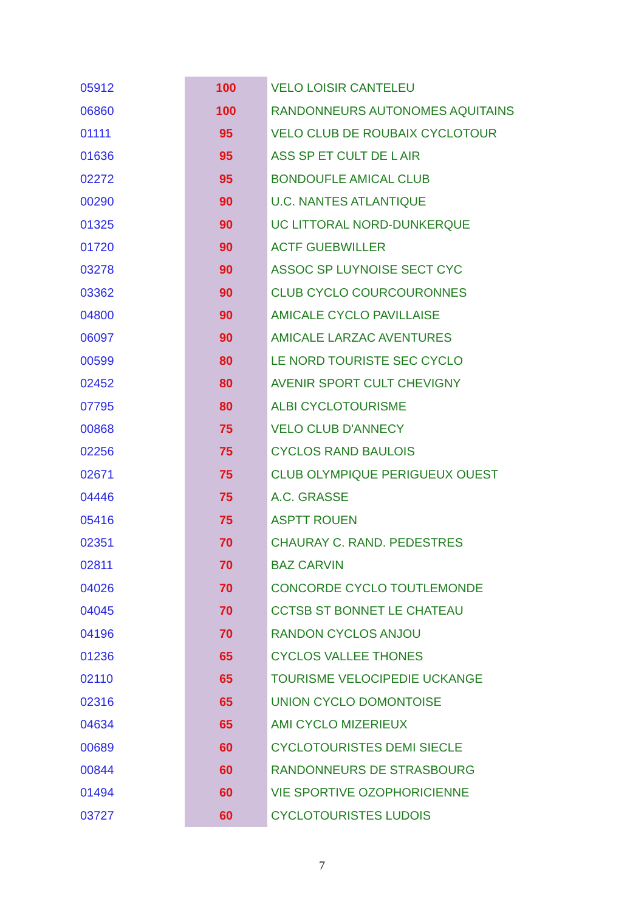| 05912 | 100 | VELO LOISIR CANTELEU |
| 06860 | 100 | RANDONNEURS AUTONOMES AQUITAINS |
| 01111 | 95 | VELO CLUB DE ROUBAIX CYCLOTOUR |
| 01636 | 95 | ASS SP ET CULT DE L AIR |
| 02272 | 95 | BONDOUFLE AMICAL CLUB |
| 00290 | 90 | U.C. NANTES ATLANTIQUE |
| 01325 | 90 | UC LITTORAL NORD-DUNKERQUE |
| 01720 | 90 | ACTF GUEBWILLER |
| 03278 | 90 | ASSOC SP LUYNOISE SECT CYC |
| 03362 | 90 | CLUB CYCLO COURCOURONNES |
| 04800 | 90 | AMICALE CYCLO PAVILLAISE |
| 06097 | 90 | AMICALE LARZAC AVENTURES |
| 00599 | 80 | LE NORD TOURISTE SEC CYCLO |
| 02452 | 80 | AVENIR SPORT CULT CHEVIGNY |
| 07795 | 80 | ALBI CYCLOTOURISME |
| 00868 | 75 | VELO CLUB D'ANNECY |
| 02256 | 75 | CYCLOS RAND BAULOIS |
| 02671 | 75 | CLUB OLYMPIQUE PERIGUEUX OUEST |
| 04446 | 75 | A.C. GRASSE |
| 05416 | 75 | ASPTT ROUEN |
| 02351 | 70 | CHAURAY C. RAND. PEDESTRES |
| 02811 | 70 | BAZ CARVIN |
| 04026 | 70 | CONCORDE CYCLO TOUTLEMONDE |
| 04045 | 70 | CCTSB ST BONNET LE CHATEAU |
| 04196 | 70 | RANDON CYCLOS ANJOU |
| 01236 | 65 | CYCLOS VALLEE THONES |
| 02110 | 65 | TOURISME VELOCIPEDIE UCKANGE |
| 02316 | 65 | UNION CYCLO DOMONTOISE |
| 04634 | 65 | AMI CYCLO MIZERIEUX |
| 00689 | 60 | CYCLOTOURISTES DEMI SIECLE |
| 00844 | 60 | RANDONNEURS DE STRASBOURG |
| 01494 | 60 | VIE SPORTIVE OZOPHORICIENNE |
| 03727 | 60 | CYCLOTOURISTES LUDOIS |
7